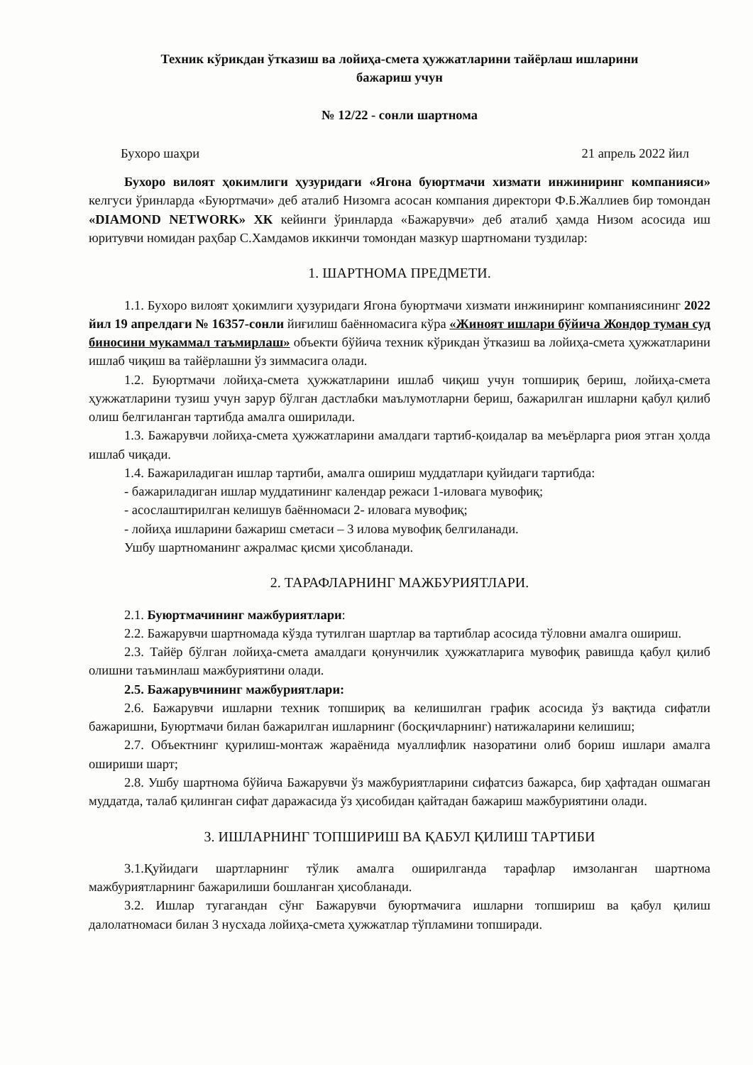Техник кўрикдан ўтказиш ва лойиҳа-смета ҳужжатларини тайёрлаш ишларини
бажариш учун
№ 12/22 - сонли шартнома
Бухоро шаҳри 21 апрель 2022 йил
Бухоро вилоят ҳокимлиги ҳузуридаги «Ягона буюртмачи хизмати инжиниринг компанияси» келгуси ўринларда «Буюртмачи» деб аталиб Низомга асосан компания директори Ф.Б.Жаллиев бир томондан «DIAMOND NETWORK» ХК кейинги ўринларда «Бажарувчи» деб аталиб ҳамда Низом асосида иш юритувчи номидан раҳбар С.Хамдамов иккинчи томондан мазкур шартномани туздилар:
1. ШАРТНОМА ПРЕДМЕТИ.
1.1. Бухоро вилоят ҳокимлиги ҳузуридаги Ягона буюртмачи хизмати инжиниринг компаниясининг 2022 йил 19 апрелдаги № 16357-сонли йиғилиш баённомасига кўра «Жиноят ишлари бўйича Жондор туман суд биносини мукаммал таъмирлаш» объекти бўйича техник кўрикдан ўтказиш ва лойиҳа-смета ҳужжатларини ишлаб чиқиш ва тайёрлашни ўз зиммасига олади.
1.2. Буюртмачи лойиҳа-смета ҳужжатларини ишлаб чиқиш учун топшириқ бериш, лойиҳа-смета ҳужжатларини тузиш учун зарур бўлган дастлабки маълумотларни бериш, бажарилган ишларни қабул қилиб олиш белгиланган тартибда амалга оширилади.
1.3. Бажарувчи лойиҳа-смета ҳужжатларини амалдаги тартиб-қоидалар ва меъёрларга риоя этган ҳолда ишлаб чиқади.
1.4. Бажариладиган ишлар тартиби, амалга ошириш муддатлари қуйидаги тартибда:
- бажариладиган ишлар муддатининг календар режаси 1-иловага мувофиқ;
- асослаштирилган келишув баённомаси 2- иловага мувофиқ;
- лойиҳа ишларини бажариш сметаси – 3 илова мувофиқ белгиланади.
Ушбу шартноманинг ажралмас қисми ҳисобланади.
2. ТАРАФЛАРНИНГ МАЖБУРИЯТЛАРИ.
2.1. Буюртмачининг мажбуриятлари:
2.2. Бажарувчи шартномада кўзда тутилган шартлар ва тартиблар асосида тўловни амалга ошириш.
2.3. Тайёр бўлган лойиҳа-смета амалдаги қонунчилик ҳужжатларига мувофиқ равишда қабул қилиб олишни таъминлаш мажбуриятини олади.
2.5. Бажарувчининг мажбуриятлари:
2.6. Бажарувчи ишларни техник топшириқ ва келишилган график асосида ўз вақтида сифатли бажаришни, Буюртмачи билан бажарилган ишларнинг (босқичларнинг) натижаларини келишиш;
2.7. Объектнинг қурилиш-монтаж жараёнида муаллифлик назоратини олиб бориш ишлари амалга ошириши шарт;
2.8. Ушбу шартнома бўйича Бажарувчи ўз мажбуриятларини сифатсиз бажарса, бир ҳафтадан ошмаган муддатда, талаб қилинган сифат даражасида ўз ҳисобидан қайтадан бажариш мажбуриятини олади.
3. ИШЛАРНИНГ ТОПШИРИШ ВА ҚАБУЛ ҚИЛИШ ТАРТИБИ
3.1.Қуйидаги шартларнинг тўлик амалга оширилганда тарафлар имзоланган шартнома мажбуриятларнинг бажарилиши бошланган ҳисобланади.
3.2. Ишлар тугагандан сўнг Бажарувчи буюртмачига ишларни топшириш ва қабул қилиш далолатномаси билан 3 нусхада лойиҳа-смета ҳужжатлар тўпламини топширади.